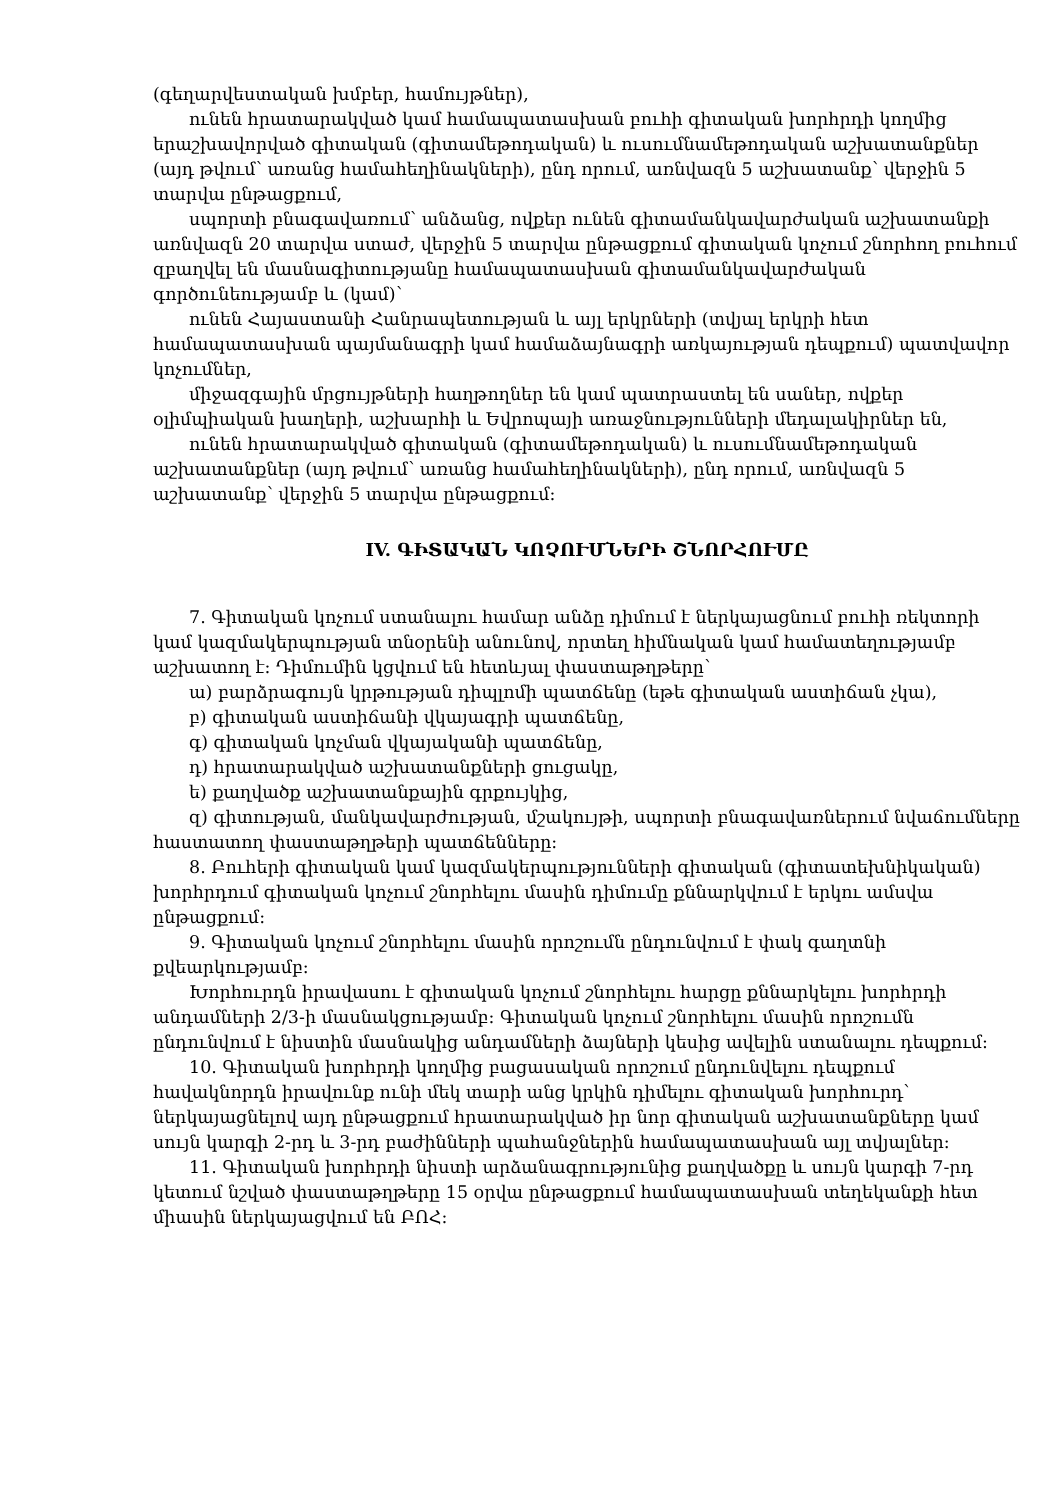(գեղարվեստական խմբեր, համույթներ),
ունեն հրատարակված կամ համապատասխան բուհի գիտական խորհրդի կողմից երաշխավորված գիտական (գիտամեթոդական) և ուսումնամեթոդական աշխատանքներ (այդ թվում՝ առանց համահեղինակների), ընդ որում, առնվազն 5 աշխատանք՝ վերջին 5 տարվա ընթացքում,
սպորտի բնագավառում՝ անձանց, ովքեր ունեն գիտամանկավարժական աշխատանքի առնվազն 20 տարվա ստաժ, վերջին 5 տարվա ընթացքում գիտական կոչում շնորհող բուհում զբաղվել են մասնագիտությանը համապատասխան գիտամանկավարժական գործունեությամբ և (կամ)՝
ունեն Հայաստանի Հանրապետության և այլ երկրների (տվյալ երկրի հետ համապատասխան պայմանագրի կամ համաձայնագրի առկայության դեպքում) պատվավոր կոչումներ,
միջազգային մրցույթների հաղթողներ են կամ պատրաստել են սաներ, ովքեր օլիմպիական խաղերի, աշխարհի և Եվրոպայի առաջնությունների մեդալակիրներ են,
ունեն հրատարակված գիտական (գիտամեթոդական) և ուսումնամեթոդական աշխատանքներ (այդ թվում՝ առանց համահեղինակների), ընդ որում, առնվազն 5 աշխատանք՝ վերջին 5 տարվա ընթացքում:
IV. ԳԻՏԱԿԱՆ ԿՈՉՈՒՄՆԵՐԻ ՇՆՈՐՀՈՒՄԸ
7. Գիտական կոչում ստանալու համար անձը դիմում է ներկայացնում բուհի ռեկտորի կամ կազմակերպության տնօրենի անունով, որտեղ հիմնական կամ համատեղությամբ աշխատող է: Դիմումին կցվում են հետևյալ փաստաթղթերը՝
ա) բարձրագույն կրթության դիպլոմի պատճենը (եթե գիտական աստիճան չկա),
բ) գիտական աստիճանի վկայագրի պատճենը,
գ) գիտական կոչման վկայականի պատճենը,
դ) հրատարակված աշխատանքների ցուցակը,
ե) քաղվածք աշխատանքային գրքույկից,
զ) գիտության, մանկավարժության, մշակույթի, սպորտի բնագավառներում նվաճումները հաստատող փաստաթղթերի պատճենները:
8. Բուհերի գիտական կամ կազմակերպությունների գիտական (գիտատեխնիկական) խորհրդում գիտական կոչում շնորհելու մասին դիմումը քննարկվում է երկու ամսվա ընթացքում:
9. Գիտական կոչում շնորհելու մասին որոշումն ընդունվում է փակ գաղտնի քվեարկությամբ:
Խորհուրդն իրավասու է գիտական կոչում շնորհելու հարցը քննարկելու խորհրդի անդամների 2/3-ի մասնակցությամբ: Գիտական կոչում շնորհելու մասին որոշումն ընդունվում է նիստին մասնակից անդամների ձայների կեսից ավելին ստանալու դեպքում:
10. Գիտական խորհրդի կողմից բացասական որոշում ընդունվելու դեպքում հավակնորդն իրավունք ունի մեկ տարի անց կրկին դիմելու գիտական խորհուրդ՝ ներկայացնելով այդ ընթացքում հրատարակված իր նոր գիտական աշխատանքները կամ սույն կարգի 2-րդ և 3-րդ բաժինների պահանջներին համապատասխան այլ տվյալներ:
11. Գիտական խորհրդի նիստի արձանագրությունից քաղվածքը և սույն կարգի 7-րդ կետում նշված փաստաթղթերը 15 օրվա ընթացքում համապատասխան տեղեկանքի հետ միասին ներկայացվում են ԲՈՀ: